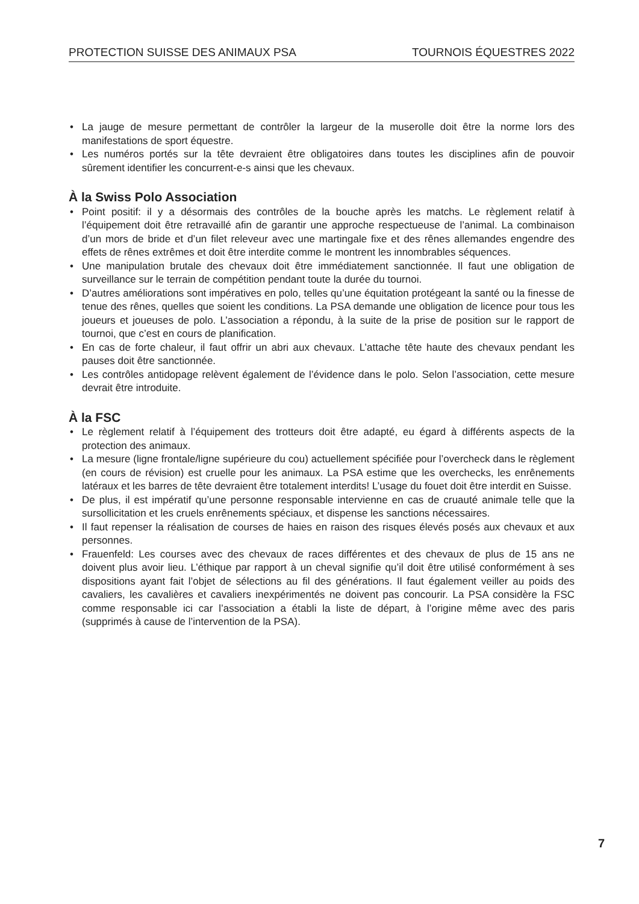PROTECTION SUISSE DES ANIMAUX PSA TOURNOIS ÉQUESTRES 2022
• La jauge de mesure permettant de contrôler la largeur de la muserolle doit être la norme lors des manifestations de sport équestre.
• Les numéros portés sur la tête devraient être obligatoires dans toutes les disciplines afin de pouvoir sûrement identifier les concurrent-e-s ainsi que les chevaux.
À la Swiss Polo Association
• Point positif: il y a désormais des contrôles de la bouche après les matchs. Le règlement relatif à l’équipement doit être retravaillé afin de garantir une approche respectueuse de l’animal. La combinaison d’un mors de bride et d’un filet releveur avec une martingale fixe et des rênes allemandes engendre des effets de rênes extrêmes et doit être interdite comme le montrent les innombrables séquences.
• Une manipulation brutale des chevaux doit être immédiatement sanctionnée. Il faut une obligation de surveillance sur le terrain de compétition pendant toute la durée du tournoi.
• D’autres améliorations sont impératives en polo, telles qu’une équitation protégeant la santé ou la finesse de tenue des rênes, quelles que soient les conditions. La PSA demande une obligation de licence pour tous les joueurs et joueuses de polo. L’association a répondu, à la suite de la prise de position sur le rapport de tournoi, que c’est en cours de planification.
• En cas de forte chaleur, il faut offrir un abri aux chevaux. L’attache tête haute des chevaux pendant les pauses doit être sanctionnée.
• Les contrôles antidopage relèvent également de l’évidence dans le polo. Selon l’association, cette mesure devrait être introduite.
À la FSC
• Le règlement relatif à l’équipement des trotteurs doit être adapté, eu égard à différents aspects de la protection des animaux.
• La mesure (ligne frontale/ligne supérieure du cou) actuellement spécifiée pour l’overcheck dans le règlement (en cours de révision) est cruelle pour les animaux. La PSA estime que les overchecks, les enrênements latéraux et les barres de tête devraient être totalement interdits! L’usage du fouet doit être interdit en Suisse.
• De plus, il est impératif qu’une personne responsable intervienne en cas de cruauté animale telle que la sursollicitation et les cruels enrênements spéciaux, et dispense les sanctions nécessaires.
• Il faut repenser la réalisation de courses de haies en raison des risques élevés posés aux chevaux et aux personnes.
• Frauenfeld: Les courses avec des chevaux de races différentes et des chevaux de plus de 15 ans ne doivent plus avoir lieu. L’éthique par rapport à un cheval signifie qu’il doit être utilisé conformément à ses dispositions ayant fait l’objet de sélections au fil des générations. Il faut également veiller au poids des cavaliers, les cavalières et cavaliers inexpérimentés ne doivent pas concourir. La PSA considère la FSC comme responsable ici car l’association a établi la liste de départ, à l’origine même avec des paris (supprimés à cause de l’intervention de la PSA).
7